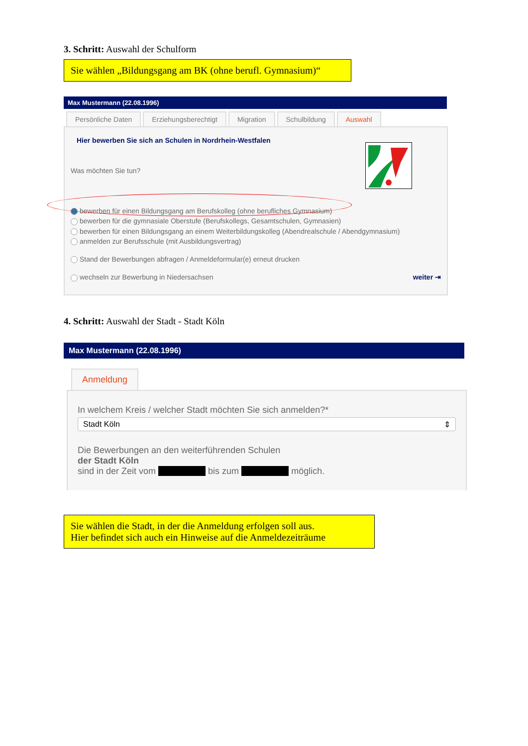3. Schritt: Auswahl der Schulform
Sie wählen „Bildungsgang am BK (ohne berufl. Gymnasium)“
Max Mustermann (22.08.1996)
Persönliche Daten Erziehungsberechtigt Migration Schulbildung Auswahl
Hier bewerben Sie sich an Schulen in Nordrhein-Westfalen
Was möchten Sie tun?
bewerben für einen Bildungsgang am Berufskolleg (ohne berufliches Gymnasium)
bewerben für die gymnasiale Oberstufe (Berufskollegs, Gesamtschulen, Gymnasien)
bewerben für einen Bildungsgang an einem Weiterbildungskolleg (Abendrealschule / Abendgymnasium)
anmelden zur Berufsschule (mit Ausbildungsvertrag)
Stand der Bewerbungen abfragen / Anmeldeformular(e) erneut drucken
wechseln zur Bewerbung in Niedersachsen weiter ⇥
4. Schritt: Auswahl der Stadt - Stadt Köln
Max Mustermann (22.08.1996)
Anmeldung
In welchem Kreis / welcher Stadt möchten Sie sich anmelden?*
Stadt Köln ⇕
Die Bewerbungen an den weiterführenden Schulen
der Stadt Köln
sind in der Zeit vom bis zum möglich.
Sie wählen die Stadt, in der die Anmeldung erfolgen soll aus.
Hier befindet sich auch ein Hinweise auf die Anmeldezeiträume